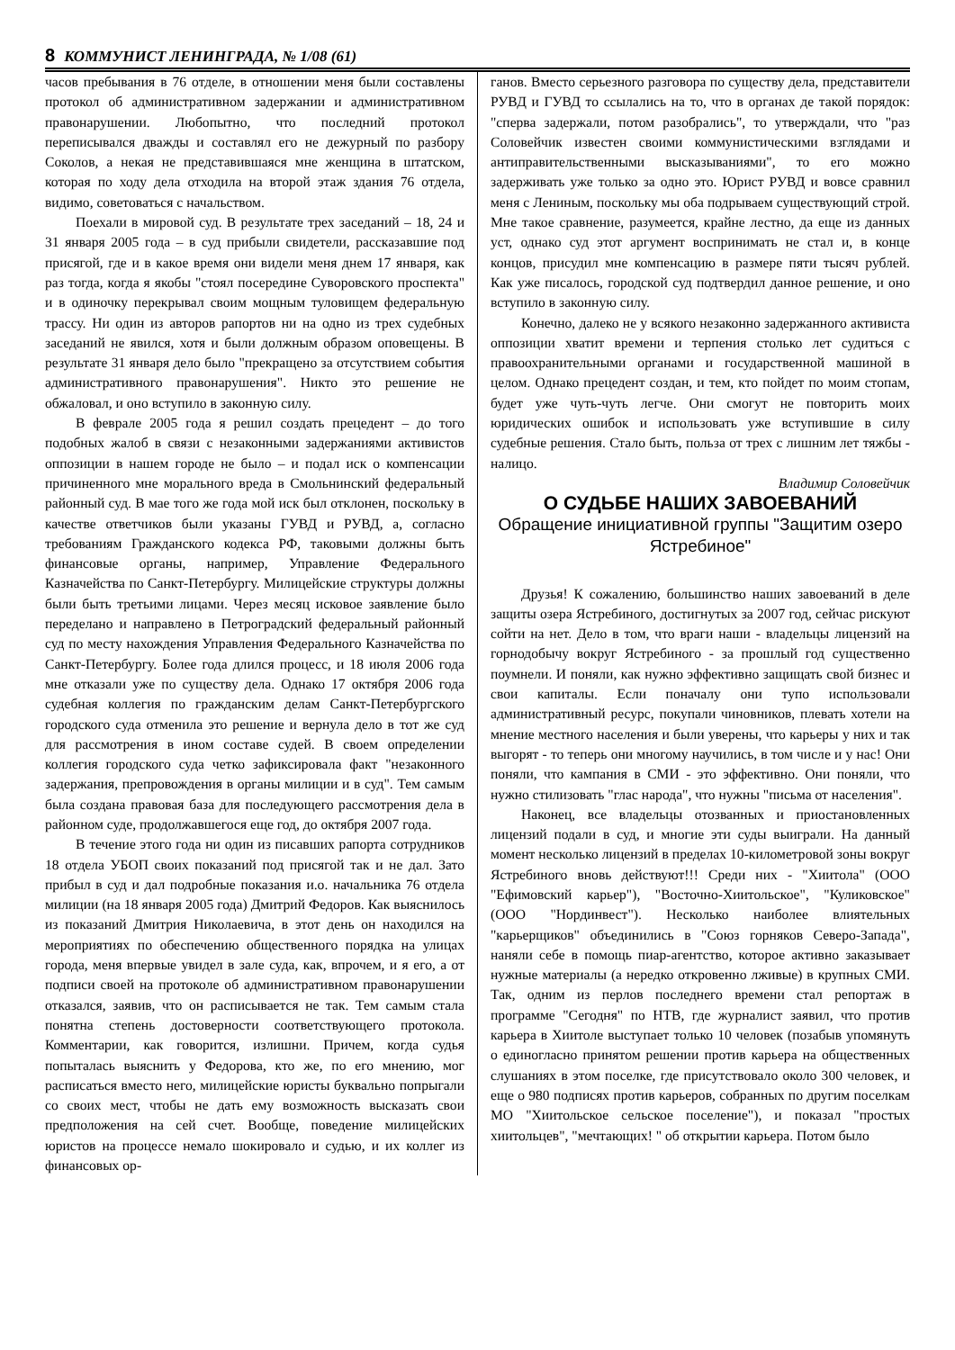8 КОММУНИСТ ЛЕНИНГРАДА, № 1/08 (61)
часов пребывания в 76 отделе, в отношении меня были составлены протокол об административном задержании и административном правонарушении. Любопытно, что последний протокол переписывался дважды и составлял его не дежурный по разбору Соколов, а некая не представившаяся мне женщина в штатском, которая по ходу дела отходила на второй этаж здания 76 отдела, видимо, советоваться с начальством.
Поехали в мировой суд. В результате трех заседаний – 18, 24 и 31 января 2005 года – в суд прибыли свидетели, рассказавшие под присягой, где и в какое время они видели меня днем 17 января, как раз тогда, когда я якобы "стоял посередине Суворовского проспекта" и в одиночку перекрывал своим мощным туловищем федеральную трассу. Ни один из авторов рапортов ни на одно из трех судебных заседаний не явился, хотя и были должным образом оповещены. В результате 31 января дело было "прекращено за отсутствием события административного правонарушения". Никто это решение не обжаловал, и оно вступило в законную силу.
В феврале 2005 года я решил создать прецедент – до того подобных жалоб в связи с незаконными задержаниями активистов оппозиции в нашем городе не было – и подал иск о компенсации причиненного мне морального вреда в Смольнинский федеральный районный суд. В мае того же года мой иск был отклонен, поскольку в качестве ответчиков были указаны ГУВД и РУВД, а, согласно требованиям Гражданского кодекса РФ, таковыми должны быть финансовые органы, например, Управление Федерального Казначейства по Санкт-Петербургу. Милицейские структуры должны были быть третьими лицами. Через месяц исковое заявление было переделано и направлено в Петроградский федеральный районный суд по месту нахождения Управления Федерального Казначейства по Санкт-Петербургу. Более года длился процесс, и 18 июля 2006 года мне отказали уже по существу дела. Однако 17 октября 2006 года судебная коллегия по гражданским делам Санкт-Петербургского городского суда отменила это решение и вернула дело в тот же суд для рассмотрения в ином составе судей. В своем определении коллегия городского суда четко зафиксировала факт "незаконного задержания, препровождения в органы милиции и в суд". Тем самым была создана правовая база для последующего рассмотрения дела в районном суде, продолжавшегося еще год, до октября 2007 года.
В течение этого года ни один из писавших рапорта сотрудников 18 отдела УБОП своих показаний под присягой так и не дал. Зато прибыл в суд и дал подробные показания и.о. начальника 76 отдела милиции (на 18 января 2005 года) Дмитрий Федоров. Как выяснилось из показаний Дмитрия Николаевича, в этот день он находился на мероприятиях по обеспечению общественного порядка на улицах города, меня впервые увидел в зале суда, как, впрочем, и я его, а от подписи своей на протоколе об административном правонарушении отказался, заявив, что он расписывается не так. Тем самым стала понятна степень достоверности соответствующего протокола. Комментарии, как говорится, излишни. Причем, когда судья попыталась выяснить у Федорова, кто же, по его мнению, мог расписаться вместо него, милицейские юристы буквально попрыгали со своих мест, чтобы не дать ему возможность высказать свои предположения на сей счет. Вообще, поведение милицейских юристов на процессе немало шокировало и судью, и их коллег из финансовых ор-
ганов. Вместо серьезного разговора по существу дела, представители РУВД и ГУВД то ссылались на то, что в органах де такой порядок: "сперва задержали, потом разобрались", то утверждали, что "раз Соловейчик известен своими коммунистическими взглядами и антиправительственными высказываниями", то его можно задерживать уже только за одно это. Юрист РУВД и вовсе сравнил меня с Лениным, поскольку мы оба подрываем существующий строй. Мне такое сравнение, разумеется, крайне лестно, да еще из данных уст, однако суд этот аргумент воспринимать не стал и, в конце концов, присудил мне компенсацию в размере пяти тысяч рублей. Как уже писалось, городской суд подтвердил данное решение, и оно вступило в законную силу.
Конечно, далеко не у всякого незаконно задержанного активиста оппозиции хватит времени и терпения столько лет судиться с правоохранительными органами и государственной машиной в целом. Однако прецедент создан, и тем, кто пойдет по моим стопам, будет уже чуть-чуть легче. Они смогут не повторить моих юридических ошибок и использовать уже вступившие в силу судебные решения. Стало быть, польза от трех с лишним лет тяжбы - налицо.
Владимир Соловейчик
О СУДЬБЕ НАШИХ ЗАВОЕВАНИЙ
Обращение инициативной группы "Защитим озеро Ястребиное"
Друзья! К сожалению, большинство наших завоеваний в деле защиты озера Ястребиного, достигнутых за 2007 год, сейчас рискуют сойти на нет. Дело в том, что враги наши - владельцы лицензий на горнодобычу вокруг Ястребиного - за прошлый год существенно поумнели. И поняли, как нужно эффективно защищать свой бизнес и свои капиталы. Если поначалу они тупо использовали административный ресурс, покупали чиновников, плевать хотели на мнение местного населения и были уверены, что карьеры у них и так выгорят - то теперь они многому научились, в том числе и у нас! Они поняли, что кампания в СМИ - это эффективно. Они поняли, что нужно стилизовать "глас народа", что нужны "письма от населения".
Наконец, все владельцы отозванных и приостановленных лицензий подали в суд, и многие эти суды выиграли. На данный момент несколько лицензий в пределах 10-километровой зоны вокруг Ястребиного вновь действуют!!! Среди них - "Хиитола" (ООО "Ефимовский карьер"), "Восточно-Хиитольское", "Куликовское" (ООО "Нординвест"). Несколько наиболее влиятельных "карьерщиков" объединились в "Союз горняков Северо-Запада", наняли себе в помощь пиар-агентство, которое активно заказывает нужные материалы (а нередко откровенно лживые) в крупных СМИ. Так, одним из перлов последнего времени стал репортаж в программе "Сегодня" по НТВ, где журналист заявил, что против карьера в Хиитоле выступает только 10 человек (позабыв упомянуть о единогласно принятом решении против карьера на общественных слушаниях в этом поселке, где присутствовало около 300 человек, и еще о 980 подписях против карьеров, собранных по другим поселкам МО "Хиитольское сельское поселение"), и показал "простых хиитольцев", "мечтающих! " об открытии карьера. Потом было